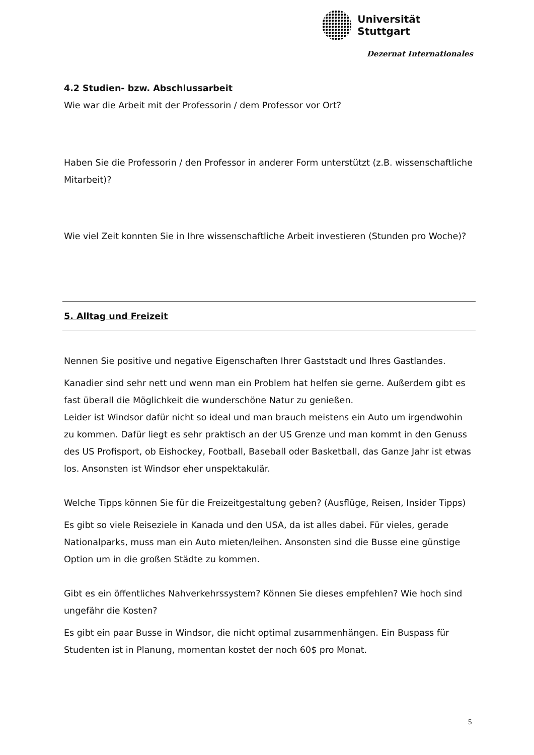Universität Stuttgart
Dezernat Internationales
4.2 Studien- bzw. Abschlussarbeit
Wie war die Arbeit mit der Professorin / dem Professor vor Ort?
Haben Sie die Professorin / den Professor in anderer Form unterstützt (z.B. wissenschaftliche Mitarbeit)?
Wie viel Zeit konnten Sie in Ihre wissenschaftliche Arbeit investieren (Stunden pro Woche)?
5. Alltag und Freizeit
Nennen Sie positive und negative Eigenschaften Ihrer Gaststadt und Ihres Gastlandes.
Kanadier sind sehr nett und wenn man ein Problem hat helfen sie gerne. Außerdem gibt es fast überall die Möglichkeit die wunderschöne Natur zu genießen.
Leider ist Windsor dafür nicht so ideal und man brauch meistens ein Auto um irgendwohin zu kommen. Dafür liegt es sehr praktisch an der US Grenze und man kommt in den Genuss des US Profisport, ob Eishockey, Football, Baseball oder Basketball, das Ganze Jahr ist etwas los. Ansonsten ist Windsor eher unspektakulär.
Welche Tipps können Sie für die Freizeitgestaltung geben? (Ausflüge, Reisen, Insider Tipps)
Es gibt so viele Reiseziele in Kanada und den USA, da ist alles dabei. Für vieles, gerade Nationalparks, muss man ein Auto mieten/leihen. Ansonsten sind die Busse eine günstige Option um in die großen Städte zu kommen.
Gibt es ein öffentliches Nahverkehrssystem? Können Sie dieses empfehlen? Wie hoch sind ungefähr die Kosten?
Es gibt ein paar Busse in Windsor, die nicht optimal zusammenhängen. Ein Buspass für Studenten ist in Planung, momentan kostet der noch 60$ pro Monat.
5